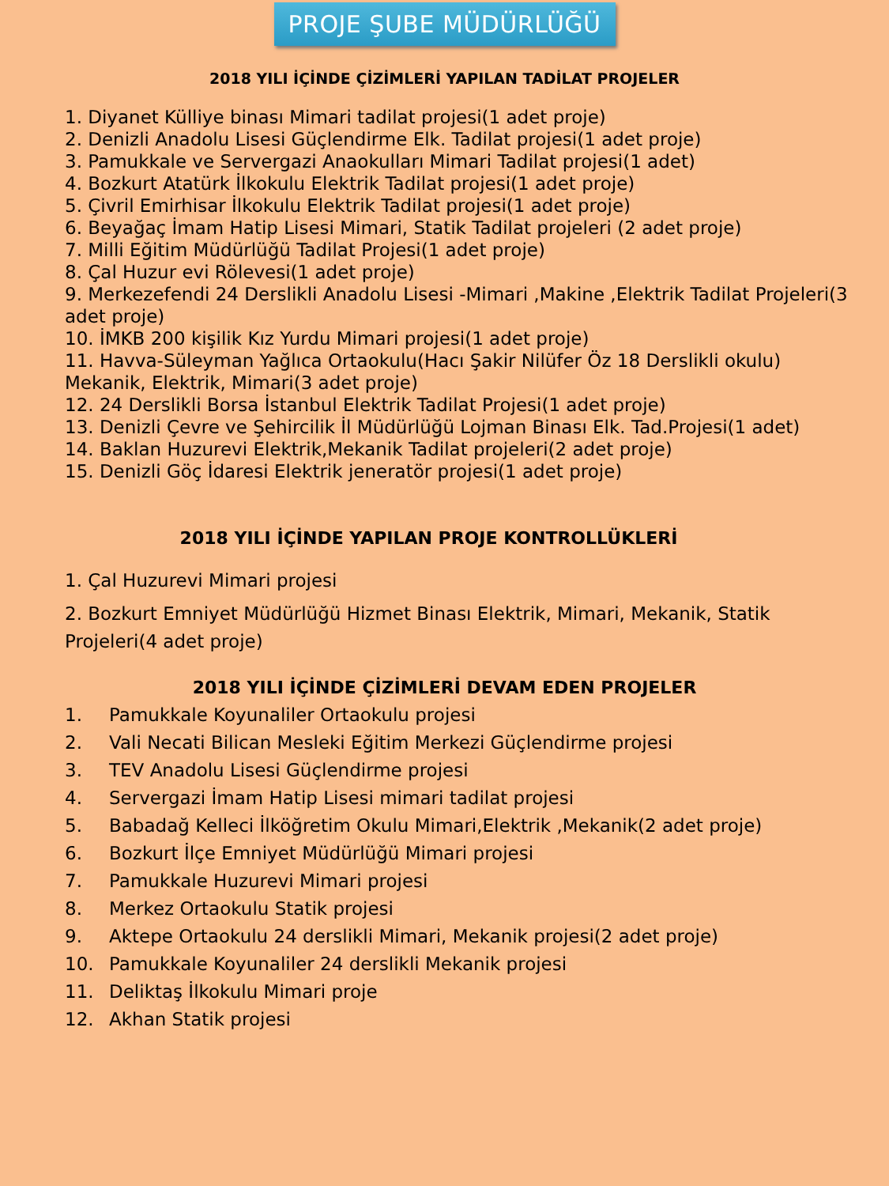PROJE ŞUBE MÜDÜRLÜĞÜ
2018 YILI İÇİNDE ÇİZİMLERİ YAPILAN TADİLAT PROJELER
1. Diyanet Külliye binası Mimari tadilat projesi(1 adet proje)
2. Denizli Anadolu Lisesi Güçlendirme Elk. Tadilat projesi(1 adet proje)
3. Pamukkale ve Servergazi Anaokulları Mimari Tadilat projesi(1 adet)
4. Bozkurt Atatürk İlkokulu Elektrik Tadilat projesi(1 adet proje)
5. Çivril Emirhisar İlkokulu Elektrik Tadilat projesi(1 adet proje)
6. Beyağaç İmam Hatip Lisesi Mimari, Statik Tadilat projeleri (2 adet proje)
7. Milli Eğitim Müdürlüğü Tadilat Projesi(1 adet proje)
8. Çal Huzur evi Rölevesi(1 adet proje)
9. Merkezefendi 24 Derslikli Anadolu Lisesi -Mimari ,Makine ,Elektrik Tadilat Projeleri(3 adet proje)
10. İMKB 200 kişilik Kız Yurdu Mimari projesi(1 adet proje)
11. Havva-Süleyman Yağlıca Ortaokulu(Hacı Şakir Nilüfer Öz 18 Derslikli okulu) Mekanik, Elektrik, Mimari(3 adet proje)
12. 24 Derslikli Borsa İstanbul Elektrik Tadilat Projesi(1 adet proje)
13. Denizli Çevre ve Şehircilik İl Müdürlüğü Lojman Binası Elk. Tad.Projesi(1 adet)
14. Baklan Huzurevi Elektrik,Mekanik Tadilat projeleri(2 adet proje)
15. Denizli Göç İdaresi Elektrik jeneratör projesi(1 adet proje)
2018 YILI İÇİNDE YAPILAN PROJE KONTROLLÜKLERİ
1. Çal Huzurevi Mimari projesi
2. Bozkurt Emniyet Müdürlüğü Hizmet Binası Elektrik, Mimari, Mekanik, Statik Projeleri(4 adet proje)
2018 YILI İÇİNDE ÇİZİMLERİ DEVAM EDEN PROJELER
1. Pamukkale Koyunaliler Ortaokulu projesi
2. Vali Necati Bilican Mesleki Eğitim Merkezi Güçlendirme projesi
3. TEV Anadolu Lisesi Güçlendirme projesi
4. Servergazi İmam Hatip Lisesi mimari tadilat projesi
5. Babadağ Kelleci İlköğretim Okulu Mimari,Elektrik ,Mekanik(2 adet proje)
6. Bozkurt İlçe Emniyet Müdürlüğü Mimari projesi
7. Pamukkale Huzurevi Mimari projesi
8. Merkez Ortaokulu Statik projesi
9. Aktepe Ortaokulu 24 derslikli Mimari, Mekanik projesi(2 adet proje)
10. Pamukkale Koyunaliler 24 derslikli Mekanik projesi
11. Deliktaş İlkokulu Mimari proje
12. Akhan Statik projesi